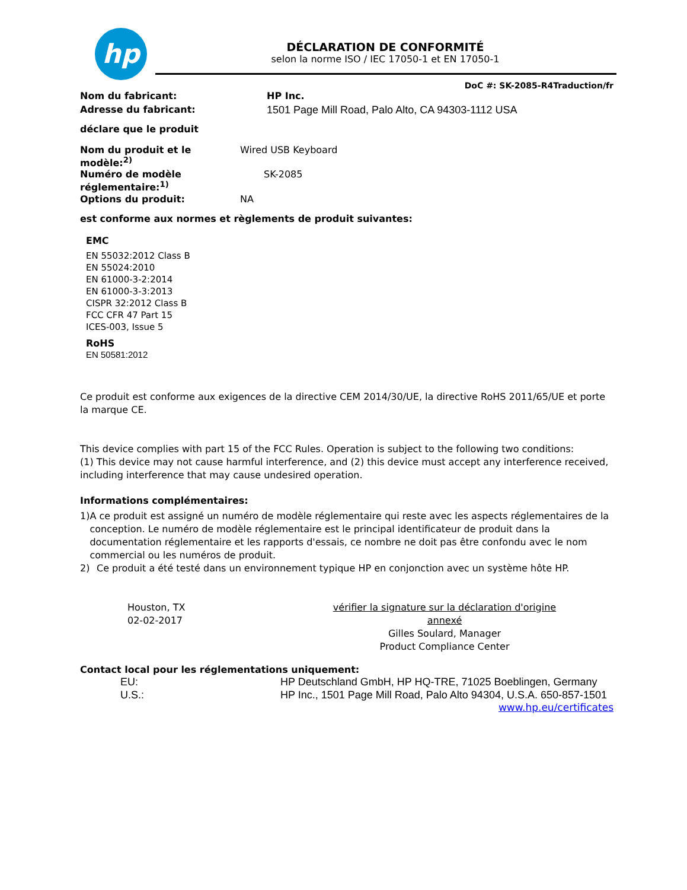hp
DÉCLARATION DE CONFORMITÉ
selon la norme ISO / IEC 17050-1 et EN 17050-1
DoC #: SK-2085-R4Traduction/fr
Nom du fabricant: HP Inc.
Adresse du fabricant: 1501 Page Mill Road, Palo Alto, CA 94303-1112 USA
déclare que le produit
Nom du produit et le modèle:<sup>2)</sup> Wired USB Keyboard
Numéro de modèle réglementaire:<sup>1)</sup> SK-2085
Options du produit: NA
est conforme aux normes et règlements de produit suivantes:
EMC
EN 55032:2012 Class B
EN 55024:2010
EN 61000-3-2:2014
EN 61000-3-3:2013
CISPR 32:2012 Class B
FCC CFR 47 Part 15
ICES-003, Issue 5
RoHS
EN 50581:2012
Ce produit est conforme aux exigences de la directive CEM 2014/30/UE, la directive RoHS 2011/65/UE et porte la marque CE.
This device complies with part 15 of the FCC Rules. Operation is subject to the following two conditions:
(1) This device may not cause harmful interference, and (2) this device must accept any interference received, including interference that may cause undesired operation.
Informations complémentaires:
1) A ce produit est assigné un numéro de modèle réglementaire qui reste avec les aspects réglementaires de la conception. Le numéro de modèle réglementaire est le principal identificateur de produit dans la documentation réglementaire et les rapports d'essais, ce nombre ne doit pas être confondu avec le nom commercial ou les numéros de produit.
2) Ce produit a été testé dans un environnement typique HP en conjonction avec un système hôte HP.
Houston, TX
02-02-2017
vérifier la signature sur la déclaration d'origine annexé
Gilles Soulard, Manager
Product Compliance Center
Contact local pour les réglementations uniquement:
EU: HP Deutschland GmbH, HP HQ-TRE, 71025 Boeblingen, Germany
U.S.: HP Inc., 1501 Page Mill Road, Palo Alto 94304, U.S.A. 650-857-1501
www.hp.eu/certificates